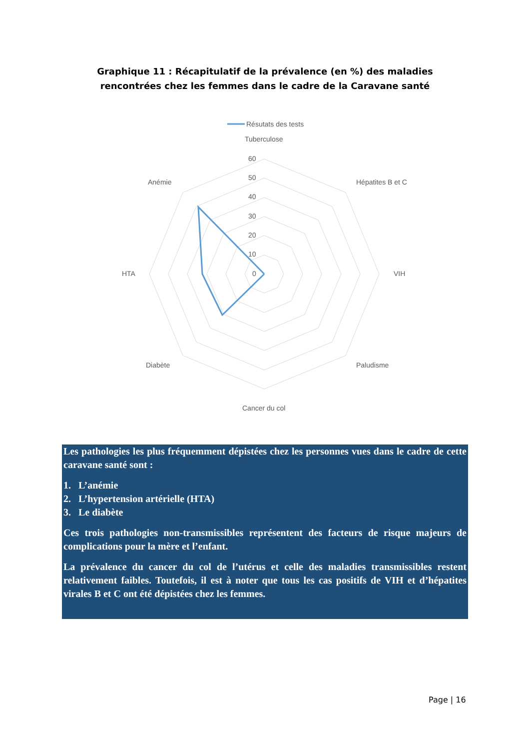Graphique 11 : Récapitulatif de la prévalence (en %) des maladies rencontrées chez les femmes dans le cadre de la Caravane santé
Résutats des tests
Tuberculose
60
50
40
30
20
10
0
Hépatites B et C
Anémie
HTA
VIH
Diabète
Paludisme
Cancer du col
Les pathologies les plus fréquemment dépistées chez les personnes vues dans le cadre de cette caravane santé sont :
1. L’anémie
2. L’hypertension artérielle (HTA)
3. Le diabète
Ces trois pathologies non-transmissibles représentent des facteurs de risque majeurs de complications pour la mère et l’enfant.
La prévalence du cancer du col de l’utérus et celle des maladies transmissibles restent relativement faibles. Toutefois, il est à noter que tous les cas positifs de VIH et d’hépatites virales B et C ont été dépistées chez les femmes.
Page | 16